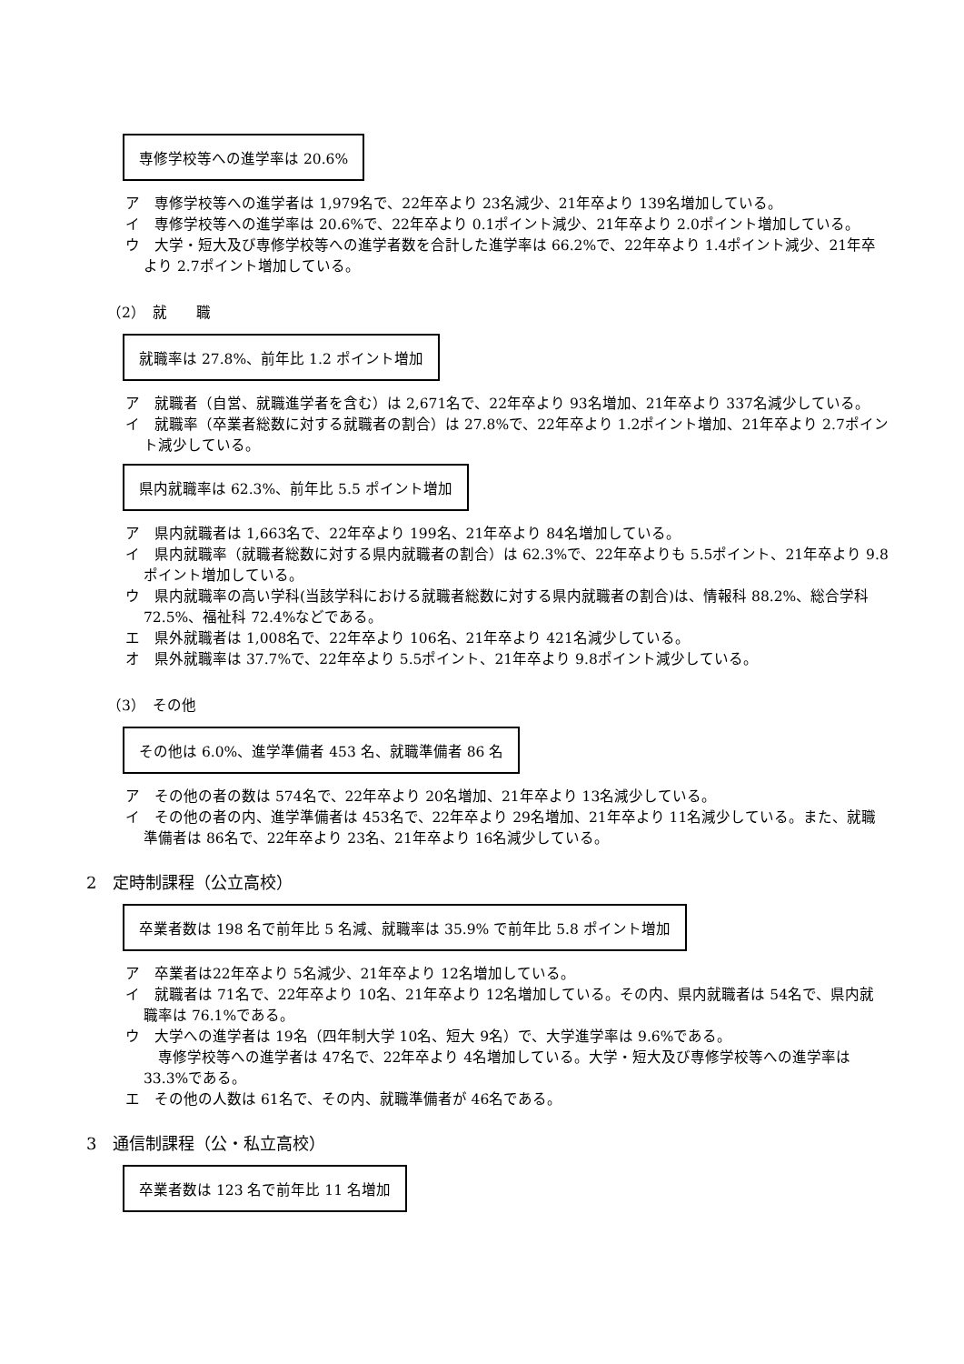専修学校等への進学率は 20.6%
ア　専修学校等への進学者は 1,979名で、22年卒より 23名減少、21年卒より 139名増加している。
イ　専修学校等への進学率は 20.6%で、22年卒より 0.1ポイント減少、21年卒より 2.0ポイント増加している。
ウ　大学・短大及び専修学校等への進学者数を合計した進学率は 66.2%で、22年卒より 1.4ポイント減少、21年卒より 2.7ポイント増加している。
（2）　就　　職
就職率は 27.8%、前年比 1.2 ポイント増加
ア　就職者（自営、就職進学者を含む）は 2,671名で、22年卒より 93名増加、21年卒より 337名減少している。
イ　就職率（卒業者総数に対する就職者の割合）は 27.8%で、22年卒より 1.2ポイント増加、21年卒より 2.7ポイント減少している。
県内就職率は 62.3%、前年比 5.5 ポイント増加
ア　県内就職者は 1,663名で、22年卒より 199名、21年卒より 84名増加している。
イ　県内就職率（就職者総数に対する県内就職者の割合）は 62.3%で、22年卒よりも 5.5ポイント、21年卒より 9.8ポイント増加している。
ウ　県内就職率の高い学科(当該学科における就職者総数に対する県内就職者の割合)は、情報科 88.2%、総合学科 72.5%、福祉科 72.4%などである。
エ　県外就職者は 1,008名で、22年卒より 106名、21年卒より 421名減少している。
オ　県外就職率は 37.7%で、22年卒より 5.5ポイント、21年卒より 9.8ポイント減少している。
（3）　その他
その他は 6.0%、進学準備者 453 名、就職準備者 86 名
ア　その他の者の数は 574名で、22年卒より 20名増加、21年卒より 13名減少している。
イ　その他の者の内、進学準備者は 453名で、22年卒より 29名増加、21年卒より 11名減少している。また、就職準備者は 86名で、22年卒より 23名、21年卒より 16名減少している。
2　定時制課程（公立高校）
卒業者数は 198 名で前年比 5 名減、就職率は 35.9% で前年比 5.8 ポイント増加
ア　卒業者は22年卒より 5名減少、21年卒より 12名増加している。
イ　就職者は 71名で、22年卒より 10名、21年卒より 12名増加している。その内、県内就職者は 54名で、県内就職率は 76.1%である。
ウ　大学への進学者は 19名（四年制大学 10名、短大 9名）で、大学進学率は 9.6%である。
　専修学校等への進学者は 47名で、22年卒より 4名増加している。大学・短大及び専修学校等への進学率は 33.3%である。
エ　その他の人数は 61名で、その内、就職準備者が 46名である。
3　通信制課程（公・私立高校）
卒業者数は 123 名で前年比 11 名増加